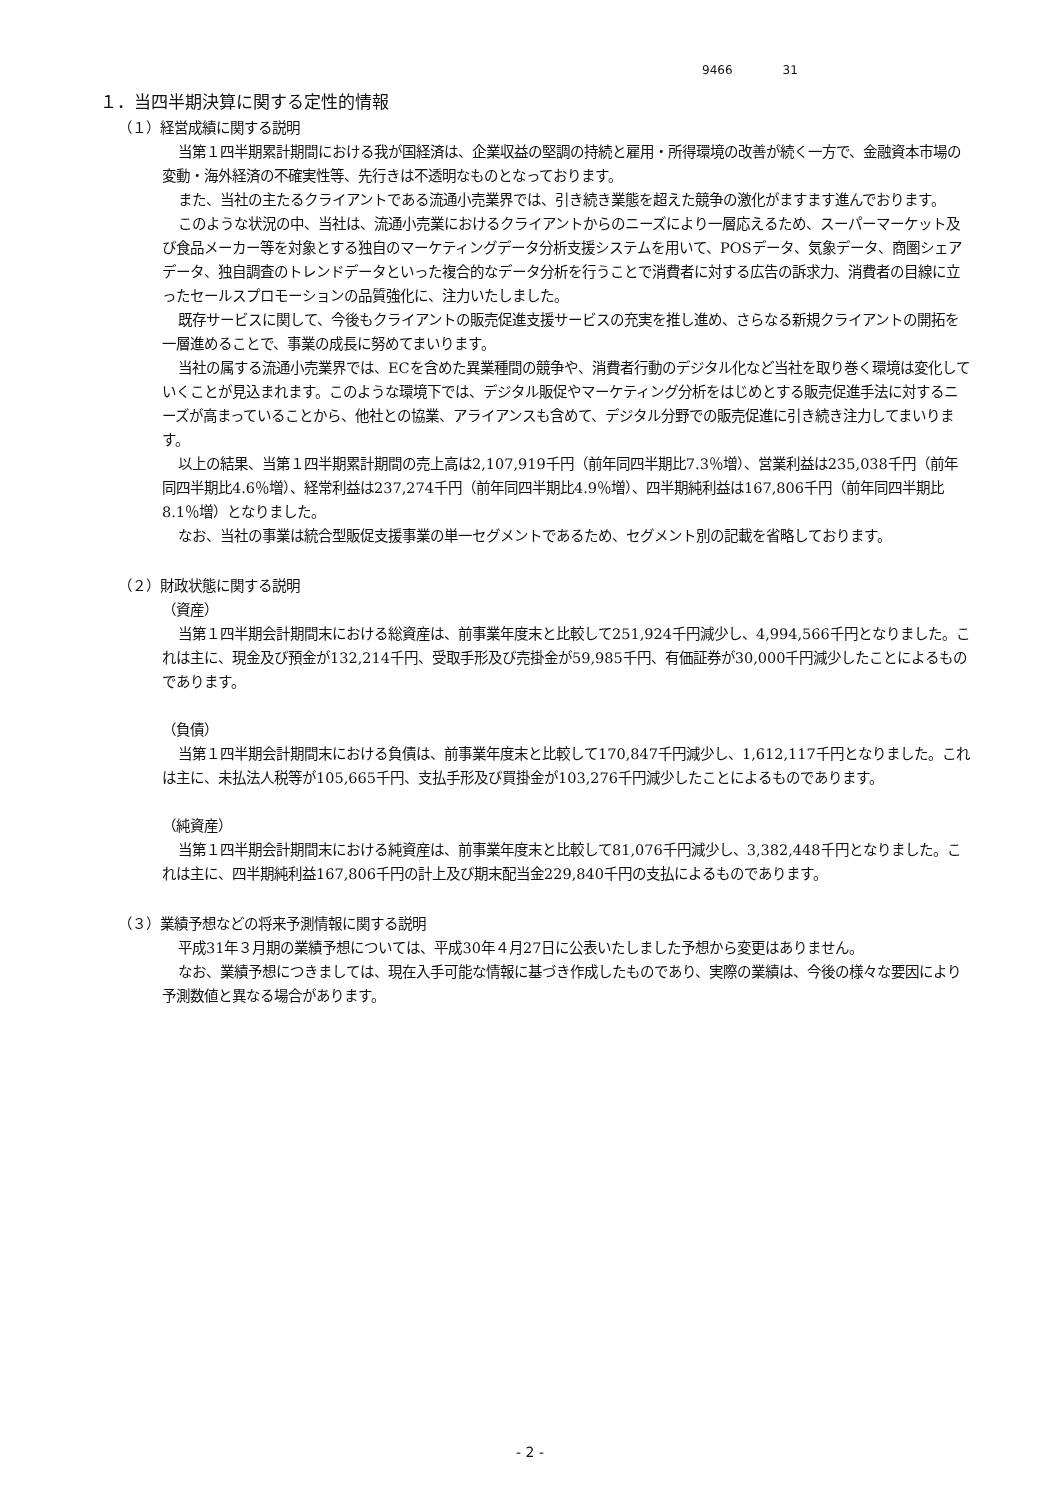9466 31
１．当四半期決算に関する定性的情報
（１）経営成績に関する説明
当第１四半期累計期間における我が国経済は、企業収益の堅調の持続と雇用・所得環境の改善が続く一方で、金融資本市場の変動・海外経済の不確実性等、先行きは不透明なものとなっております。
また、当社の主たるクライアントである流通小売業界では、引き続き業態を超えた競争の激化がますます進んでおります。
このような状況の中、当社は、流通小売業におけるクライアントからのニーズにより一層応えるため、スーパーマーケット及び食品メーカー等を対象とする独自のマーケティングデータ分析支援システムを用いて、POSデータ、気象データ、商圏シェアデータ、独自調査のトレンドデータといった複合的なデータ分析を行うことで消費者に対する広告の訴求力、消費者の目線に立ったセールスプロモーションの品質強化に、注力いたしました。
既存サービスに関して、今後もクライアントの販売促進支援サービスの充実を推し進め、さらなる新規クライアントの開拓を一層進めることで、事業の成長に努めてまいります。
当社の属する流通小売業界では、ECを含めた異業種間の競争や、消費者行動のデジタル化など当社を取り巻く環境は変化していくことが見込まれます。このような環境下では、デジタル販促やマーケティング分析をはじめとする販売促進手法に対するニーズが高まっていることから、他社との協業、アライアンスも含めて、デジタル分野での販売促進に引き続き注力してまいります。
以上の結果、当第１四半期累計期間の売上高は2,107,919千円（前年同四半期比7.3％増）、営業利益は235,038千円（前年同四半期比4.6％増）、経常利益は237,274千円（前年同四半期比4.9％増）、四半期純利益は167,806千円（前年同四半期比8.1％増）となりました。
なお、当社の事業は統合型販促支援事業の単一セグメントであるため、セグメント別の記載を省略しております。
（２）財政状態に関する説明
（資産）
当第１四半期会計期間末における総資産は、前事業年度末と比較して251,924千円減少し、4,994,566千円となりました。これは主に、現金及び預金が132,214千円、受取手形及び売掛金が59,985千円、有価証券が30,000千円減少したことによるものであります。
（負債）
当第１四半期会計期間末における負債は、前事業年度末と比較して170,847千円減少し、1,612,117千円となりました。これは主に、未払法人税等が105,665千円、支払手形及び買掛金が103,276千円減少したことによるものであります。
（純資産）
当第１四半期会計期間末における純資産は、前事業年度末と比較して81,076千円減少し、3,382,448千円となりました。これは主に、四半期純利益167,806千円の計上及び期末配当金229,840千円の支払によるものであります。
（３）業績予想などの将来予測情報に関する説明
平成31年３月期の業績予想については、平成30年４月27日に公表いたしました予想から変更はありません。
なお、業績予想につきましては、現在入手可能な情報に基づき作成したものであり、実際の業績は、今後の様々な要因により予測数値と異なる場合があります。
- 2 -